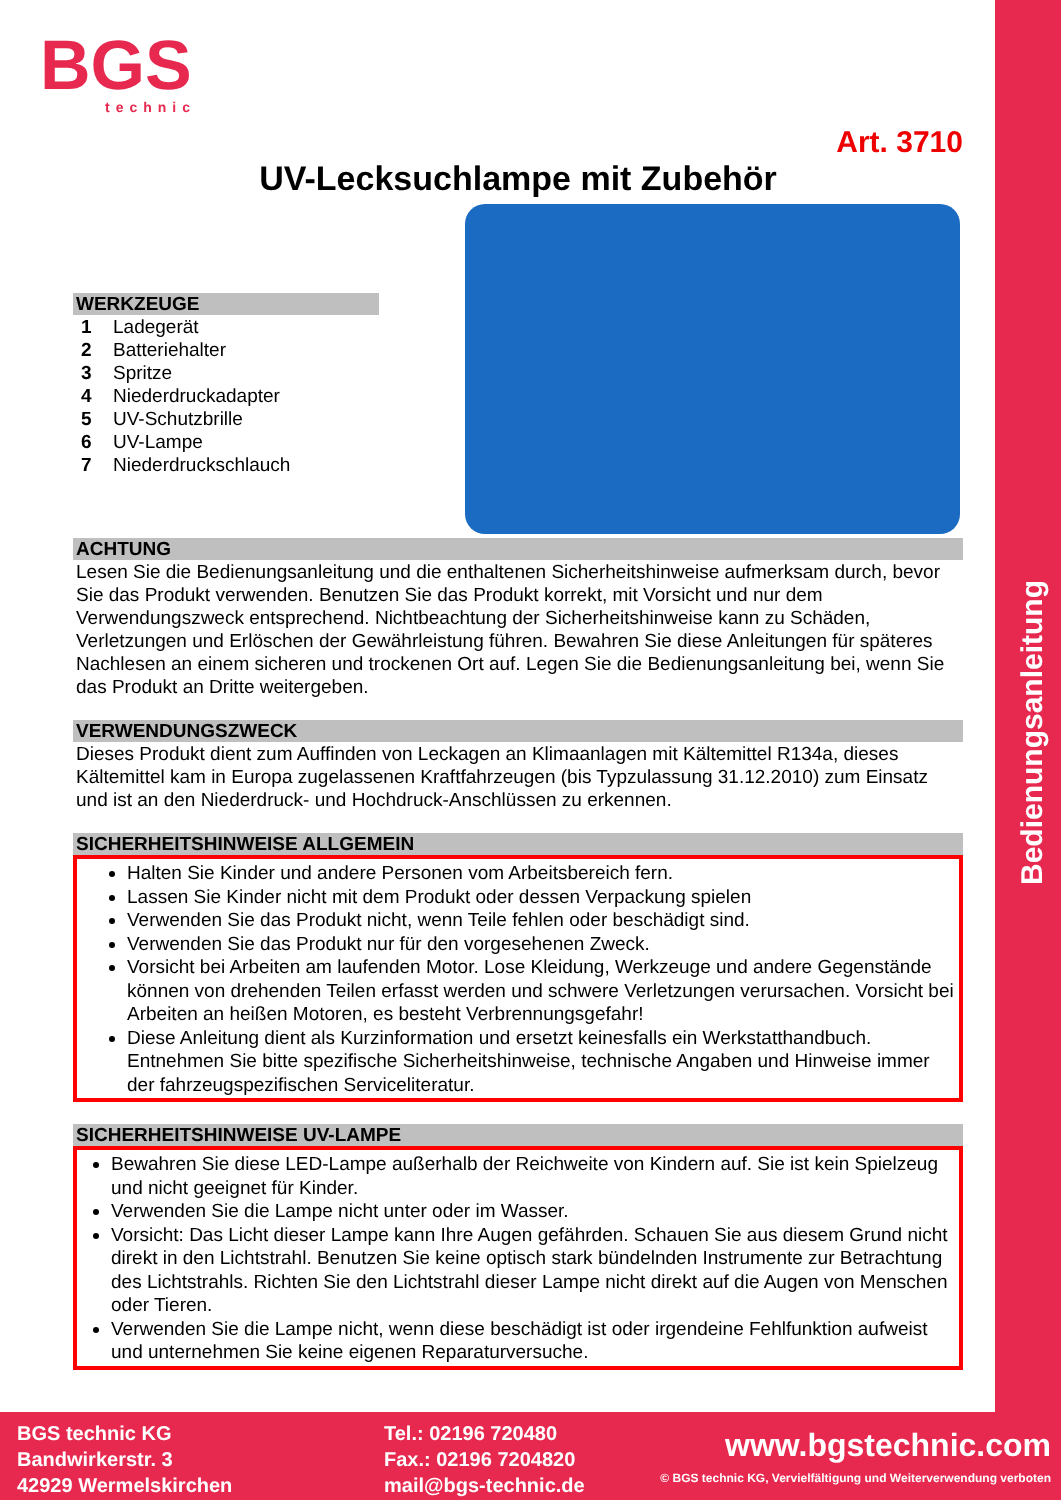Bedienungsanleitung
BGS
technic
Art. 3710
UV-Lecksuchlampe mit Zubehör
WERKZEUGE
1 Ladegerät
2 Batteriehalter
3 Spritze
4 Niederdruckadapter
5 UV-Schutzbrille
6 UV-Lampe
7 Niederdruckschlauch
ACHTUNG
Lesen Sie die Bedienungsanleitung und die enthaltenen Sicherheitshinweise aufmerksam durch, bevor Sie das Produkt verwenden. Benutzen Sie das Produkt korrekt, mit Vorsicht und nur dem Verwendungszweck entsprechend. Nichtbeachtung der Sicherheitshinweise kann zu Schäden, Verletzungen und Erlöschen der Gewährleistung führen. Bewahren Sie diese Anleitungen für späteres Nachlesen an einem sicheren und trockenen Ort auf. Legen Sie die Bedienungsanleitung bei, wenn Sie das Produkt an Dritte weitergeben.
VERWENDUNGSZWECK
Dieses Produkt dient zum Auffinden von Leckagen an Klimaanlagen mit Kältemittel R134a, dieses Kältemittel kam in Europa zugelassenen Kraftfahrzeugen (bis Typzulassung 31.12.2010) zum Einsatz und ist an den Niederdruck- und Hochdruck-Anschlüssen zu erkennen.
SICHERHEITSHINWEISE ALLGEMEIN
Halten Sie Kinder und andere Personen vom Arbeitsbereich fern.
Lassen Sie Kinder nicht mit dem Produkt oder dessen Verpackung spielen
Verwenden Sie das Produkt nicht, wenn Teile fehlen oder beschädigt sind.
Verwenden Sie das Produkt nur für den vorgesehenen Zweck.
Vorsicht bei Arbeiten am laufenden Motor. Lose Kleidung, Werkzeuge und andere Gegenstände können von drehenden Teilen erfasst werden und schwere Verletzungen verursachen. Vorsicht bei Arbeiten an heißen Motoren, es besteht Verbrennungsgefahr!
Diese Anleitung dient als Kurzinformation und ersetzt keinesfalls ein Werkstatthandbuch. Entnehmen Sie bitte spezifische Sicherheitshinweise, technische Angaben und Hinweise immer der fahrzeugspezifischen Serviceliteratur.
SICHERHEITSHINWEISE UV-LAMPE
Bewahren Sie diese LED-Lampe außerhalb der Reichweite von Kindern auf. Sie ist kein Spielzeug und nicht geeignet für Kinder.
Verwenden Sie die Lampe nicht unter oder im Wasser.
Vorsicht: Das Licht dieser Lampe kann Ihre Augen gefährden. Schauen Sie aus diesem Grund nicht direkt in den Lichtstrahl. Benutzen Sie keine optisch stark bündelnden Instrumente zur Betrachtung des Lichtstrahls. Richten Sie den Lichtstrahl dieser Lampe nicht direkt auf die Augen von Menschen oder Tieren.
Verwenden Sie die Lampe nicht, wenn diese beschädigt ist oder irgendeine Fehlfunktion aufweist und unternehmen Sie keine eigenen Reparaturversuche.
BGS technic KG
Bandwirkerstr. 3
42929 Wermelskirchen
Tel.: 02196 720480
Fax.: 02196 7204820
mail@bgs-technic.de
www.bgstechnic.com
© BGS technic KG, Vervielfältigung und Weiterverwendung verboten